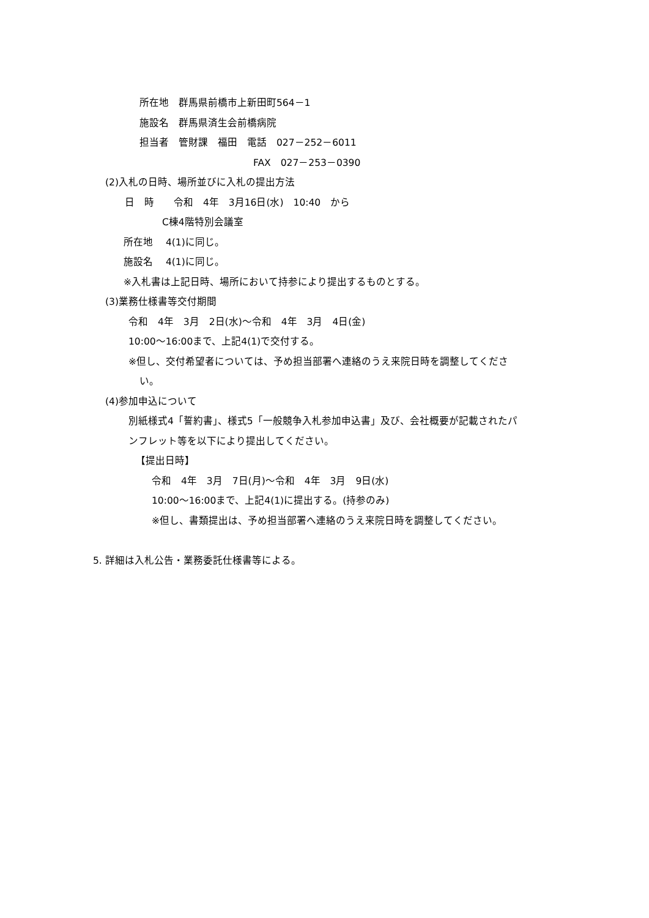所在地　群馬県前橋市上新田町564－1
施設名　群馬県済生会前橋病院
担当者　管財課　福田　電話　027－252－6011
FAX　027－253－0390
(2)入札の日時、場所並びに入札の提出方法
日　時　　令和　4年　3月16日(水)　10:40　から
C棟4階特別会議室
所在地　 4(1)に同じ。
施設名　 4(1)に同じ。
※入札書は上記日時、場所において持参により提出するものとする。
(3)業務仕様書等交付期間
令和　4年　3月　2日(水)～令和　4年　3月　4日(金)
10:00～16:00まで、上記4(1)で交付する。
※但し、交付希望者については、予め担当部署へ連絡のうえ来院日時を調整してくださ
い。
(4)参加申込について
別紙様式4「誓約書」、様式5「一般競争入札参加申込書」及び、会社概要が記載されたパ
ンフレット等を以下により提出してください。
【提出日時】
令和　4年　3月　7日(月)～令和　4年　3月　9日(水)
10:00～16:00まで、上記4(1)に提出する。(持参のみ)
※但し、書類提出は、予め担当部署へ連絡のうえ来院日時を調整してください。
5. 詳細は入札公告・業務委託仕様書等による。